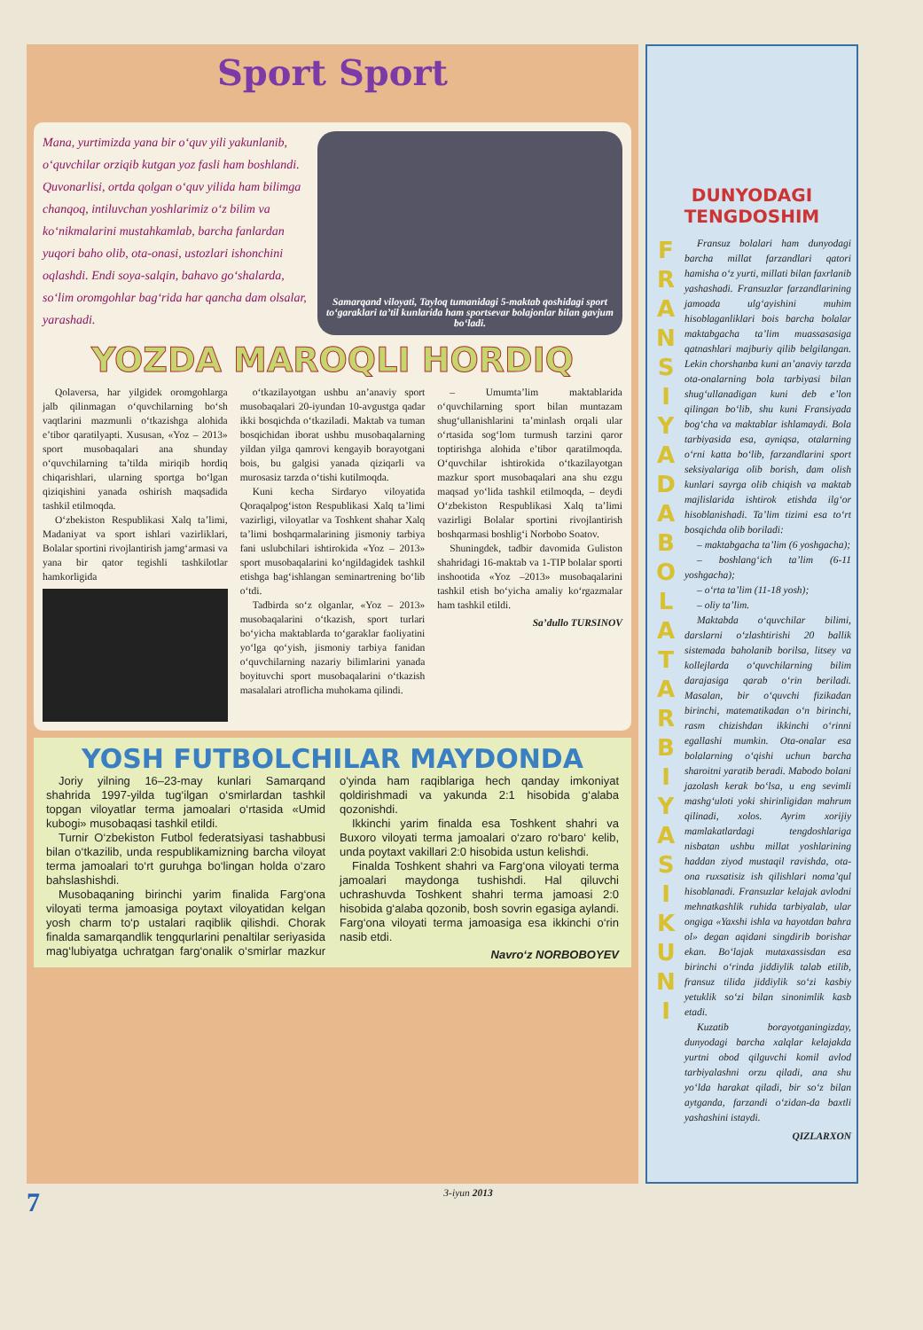Sport Sport
Mana, yurtimizda yana bir o‘quv yili yakunlanib, o‘quvchilar orziqib kutgan yoz fasli ham boshlandi. Quvonarlisi, ortda qolgan o‘quv yilida ham bilimga chanqoq, intiluvchan yoshlarimiz o‘z bilim va ko‘nikmalarini mustahkamlab, barcha fanlardan yuqori baho olib, ota-onasi, ustozlari ishonchini oqlashdi. Endi soya-salqin, bahavo go‘shalarda, so‘lim oromgohlar bag‘rida har qancha dam olsalar, yarashadi.
Samarqand viloyati, Tayloq tumanidagi 5-maktab qoshidagi sport to‘garaklari ta’til kunlarida ham sportsevar bolajonlar bilan gavjum bo‘ladi.
YOZDA MAROQLI HORDIQ
Qolaversa, har yilgidek oromgohlarga jalb qilinmagan o‘quvchilarning bo‘sh vaqtlarini mazmunli o‘tkazishga alohida e’tibor qaratilyapti. Xususan, «Yoz – 2013» sport musobaqalari ana shunday o‘quvchilarning ta’tilda miriqib hordiq chiqarishlari, ularning sportga bo‘lgan qiziqishini yanada oshirish maqsadida tashkil etilmoqda.
O‘zbekiston Respublikasi Xalq ta’limi, Madaniyat va sport ishlari vazirliklari, Bolalar sportini rivojlantirish jamg‘armasi va yana bir qator tegishli tashkilotlar hamkorligida
o‘tkazilayotgan ushbu an’anaviy sport musobaqalari 20-iyundan 10-avgustga qadar ikki bosqichda o‘tkaziladi. Maktab va tuman bosqichidan iborat ushbu musobaqalarning yildan yilga qamrovi kengayib borayotgani bois, bu galgisi yanada qiziqarli va murosasiz tarzda o‘tishi kutilmoqda.
Kuni kecha Sirdaryo viloyatida Qoraqalpog‘iston Respublikasi Xalq ta’limi vazirligi, viloyatlar va Toshkent shahar Xalq ta’limi boshqarmalarining jismoniy tarbiya fani uslubchilari ishtirokida «Yoz – 2013» sport musobaqalarini ko‘ngildagidek tashkil etishga bag‘ishlangan seminartrening bo‘lib o‘tdi.
Tadbirda so‘z olganlar, «Yoz – 2013» musobaqalarini o‘tkazish, sport turlari bo‘yicha maktablarda to‘garaklar faoliyatini yo‘lga qo‘yish, jismoniy tarbiya fanidan o‘quvchilarning nazariy bilimlarini yanada boyituvchi sport musobaqalarini o‘tkazish masalalari atroflicha muhokama qilindi.
– Umumta’lim maktablarida o‘quvchilarning sport bilan muntazam shug‘ullanishlarini ta’minlash orqali ular o‘rtasida sog‘lom turmush tarzini qaror toptirishga alohida e’tibor qaratilmoqda. O‘quvchilar ishtirokida o‘tkazilayotgan mazkur sport musobaqalari ana shu ezgu maqsad yo‘lida tashkil etilmoqda, – deydi O‘zbekiston Respublikasi Xalq ta’limi vazirligi Bolalar sportini rivojlantirish boshqarmasi boshlig‘i Norbobo Soatov.
Shuningdek, tadbir davomida Guliston shahridagi 16-maktab va 1-TIP bolalar sporti inshootida «Yoz –2013» musobaqalarini tashkil etish bo‘yicha amaliy ko‘rgazmalar ham tashkil etildi.
Sa’dullo TURSINOV
YOSH FUTBOLCHILAR MAYDONDA
Joriy yilning 16–23-may kunlari Samarqand shahrida 1997-yilda tug‘ilgan o‘smirlardan tashkil topgan viloyatlar terma jamoalari o‘rtasida «Umid kubogi» musobaqasi tashkil etildi.
Turnir O‘zbekiston Futbol federatsiyasi tashabbusi bilan o‘tkazilib, unda respublikamizning barcha viloyat terma jamoalari to‘rt guruhga bo‘lingan holda o‘zaro bahslashishdi.
Musobaqaning birinchi yarim finalida Farg‘ona viloyati terma jamoasiga poytaxt viloyatidan kelgan yosh charm to‘p ustalari raqiblik qilishdi. Chorak finalda samarqandlik tengqurlarini penaltilar seriyasida mag‘lubiyatga uchratgan farg‘onalik o‘smirlar mazkur o‘yinda ham raqiblariga hech qanday imkoniyat qoldirishmadi va yakunda 2:1 hisobida g‘alaba qozonishdi.
Ikkinchi yarim finalda esa Toshkent shahri va Buxoro viloyati terma jamoalari o‘zaro ro‘baro‘ kelib, unda poytaxt vakillari 2:0 hisobida ustun kelishdi.
Finalda Toshkent shahri va Farg‘ona viloyati terma jamoalari maydonga tushishdi. Hal qiluvchi uchrashuvda Toshkent shahri terma jamoasi 2:0 hisobida g‘alaba qozonib, bosh sovrin egasiga aylandi. Farg‘ona viloyati terma jamoasiga esa ikkinchi o‘rin nasib etdi.
Navro‘z NORBOBOYEV
DUNYODAGI TENGDOSHIM
F R A N S I Y A D A B O L A T A R B I Y A S I K U N I
Fransuz bolalari ham dunyodagi barcha millat farzandlari qatori hamisha o‘z yurti, millati bilan faxrlanib yashashadi. Fransuzlar farzandlarining jamoada ulg‘ayishini muhim hisoblaganliklari bois barcha bolalar maktabgacha ta’lim muassasasiga qatnashlari majburiy qilib belgilangan. Lekin chorshanba kuni an’anaviy tarzda ota-onalarning bola tarbiyasi bilan shug‘ullanadigan kuni deb e’lon qilingan bo‘lib, shu kuni Fransiyada bog‘cha va maktablar ishlamaydi. Bola tarbiyasida esa, ayniqsa, otalarning o‘rni katta bo‘lib, farzandlarini sport seksiyalariga olib borish, dam olish kunlari sayrga olib chiqish va maktab majlislarida ishtirok etishda ilg‘or hisoblanishadi. Ta’lim tizimi esa to‘rt bosqichda olib boriladi:
– maktabgacha ta’lim (6 yoshgacha);
– boshlang‘ich ta’lim (6-11 yoshgacha);
– o‘rta ta’lim (11-18 yosh);
– oliy ta’lim.
Maktabda o‘quvchilar bilimi, darslarni o‘zlashtirishi 20 ballik sistemada baholanib borilsa, litsey va kollejlarda o‘quvchilarning bilim darajasiga qarab o‘rin beriladi. Masalan, bir o‘quvchi fizikadan birinchi, matematikadan o‘n birinchi, rasm chizishdan ikkinchi o‘rinni egallashi mumkin. Ota-onalar esa bolalarning o‘qishi uchun barcha sharoitni yaratib beradi. Mabodo bolani jazolash kerak bo‘lsa, u eng sevimli mashg‘uloti yoki shirinligidan mahrum qilinadi, xolos. Ayrim xorijiy mamlakatlardagi tengdoshlariga nisbatan ushbu millat yoshlarining haddan ziyod mustaqil ravishda, ota-ona ruxsatisiz ish qilishlari noma’qul hisoblanadi. Fransuzlar kelajak avlodni mehnatkashlik ruhida tarbiyalab, ular ongiga «Yaxshi ishla va hayotdan bahra ol» degan aqidani singdirib borishar ekan. Bo‘lajak mutaxassisdan esa birinchi o‘rinda jiddiylik talab etilib, fransuz tilida jiddiylik so‘zi kasbiy yetuklik so‘zi bilan sinonimlik kasb etadi.
Kuzatib borayotganingizday, dunyodagi barcha xalqlar kelajakda yurtni obod qilguvchi komil avlod tarbiyalashni orzu qiladi, ana shu yo‘lda harakat qiladi, bir so‘z bilan aytganda, farzandi o‘zidan-da baxtli yashashini istaydi.
QIZLARXON
7 3-iyun 2013